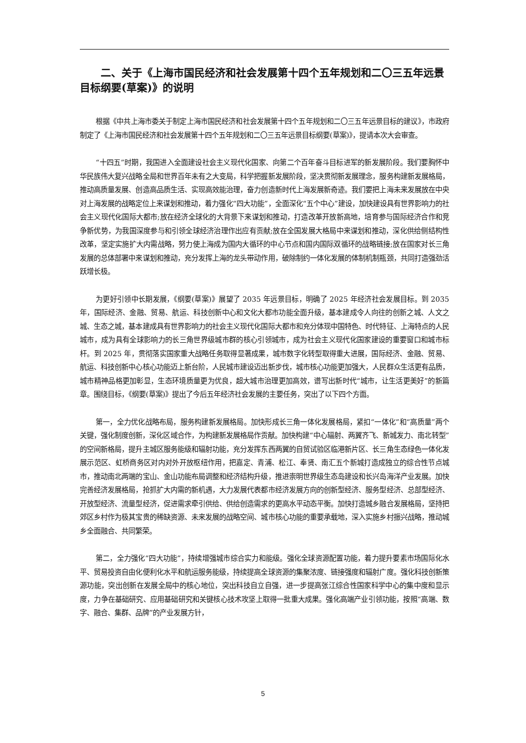二、关于《上海市国民经济和社会发展第十四个五年规划和二〇三五年远景目标纲要(草案)》的说明
根据《中共上海市委关于制定上海市国民经济和社会发展第十四个五年规划和二〇三五年远景目标的建议》，市政府制定了《上海市国民经济和社会发展第十四个五年规划和二〇三五年远景目标纲要(草案)》，提请本次大会审查。
“十四五”时期，我国进入全面建设社会主义现代化国家、向第二个百年奋斗目标进军的新发展阶段。我们要胸怀中华民族伟大复兴战略全局和世界百年未有之大变局，科学把握新发展阶段，坚决贯彻新发展理念，服务构建新发展格局，推动高质量发展、创造高品质生活、实现高效能治理，奋力创造新时代上海发展新奇迹。我们要把上海未来发展放在中央对上海发展的战略定位上来谋划和推动，着力强化“四大功能”，全面深化“五个中心”建设，加快建设具有世界影响力的社会主义现代化国际大都市;放在经济全球化的大背景下来谋划和推动，打造改革开放新高地，培育参与国际经济合作和竞争新优势，为我国深度参与和引领全球经济治理作出应有贡献;放在全国发展大格局中来谋划和推动，深化供给侧结构性改革，坚定实施扩大内需战略，努力使上海成为国内大循环的中心节点和国内国际双循环的战略链接;放在国家对长三角发展的总体部署中来谋划和推动，充分发挥上海的龙头带动作用，破除制约一体化发展的体制机制瓶颈，共同打造强劲活跃增长极。
为更好引领中长期发展，《纲要(草案)》展望了 2035 年远景目标，明确了 2025 年经济社会发展目标。到 2035 年，国际经济、金融、贸易、航运、科技创新中心和文化大都市功能全面升级，基本建成令人向往的创新之城、人文之城、生态之城，基本建成具有世界影响力的社会主义现代化国际大都市和充分体现中国特色、时代特征、上海特点的人民城市，成为具有全球影响力的长三角世界级城市群的核心引领城市，成为社会主义现代化国家建设的重要窗口和城市标杆。到 2025 年，贯彻落实国家重大战略任务取得显著成果，城市数字化转型取得重大进展，国际经济、金融、贸易、航运、科技创新中心核心功能迈上新台阶，人民城市建设迈出新步伐，城市核心功能更加强大，人民群众生活更有品质，城市精神品格更加彰显，生态环境质量更为优良，超大城市治理更加高效，谱写出新时代“城市，让生活更美好”的新篇章。围绕目标，《纲要(草案)》提出了今后五年经济社会发展的主要任务，突出了以下四个方面。
第一，全力优化战略布局，服务构建新发展格局。加快形成长三角一体化发展格局，紧扣“一体化”和“高质量”两个关键，强化制度创新，深化区域合作，为构建新发展格局作贡献。加快构建“中心辐射、两翼齐飞、新城发力、南北转型”的空间新格局，提升主城区服务能级和辐射功能，充分发挥东西两翼的自贸试验区临港新片区、长三角生态绿色一体化发展示范区、虹桥商务区对内对外开放枢纽作用，把嘉定、青浦、松江、奉贤、南汇五个新城打造成独立的综合性节点城市，推动南北两端的宝山、金山功能布局调整和经济结构升级，推进崇明世界级生态岛建设和长兴岛海洋产业发展。加快完善经济发展格局，抢抓扩大内需的新机遇，大力发展代表都市经济发展方向的创新型经济、服务型经济、总部型经济、开放型经济、流量型经济，促进需求牵引供给、供给创造需求的更高水平动态平衡。加快打造城乡融合发展格局，坚持把郊区乡村作为极其宝贵的稀缺资源、未来发展的战略空间、城市核心功能的重要承载地，深入实施乡村振兴战略，推动城乡全面融合、共同繁荣。
第二，全力强化“四大功能”，持续增强城市综合实力和能级。强化全球资源配置功能，着力提升要素市场国际化水平、贸易投资自由化便利化水平和航运服务能级，持续提高全球资源的集聚浓度、链接强度和辐射广度。强化科技创新策源功能，突出创新在发展全局中的核心地位，突出科技自立自强，进一步提高张江综合性国家科学中心的集中度和显示度，力争在基础研究、应用基础研究和关键核心技术攻坚上取得一批重大成果。强化高端产业引领功能，按照“高端、数字、融合、集群、品牌”的产业发展方针，
5